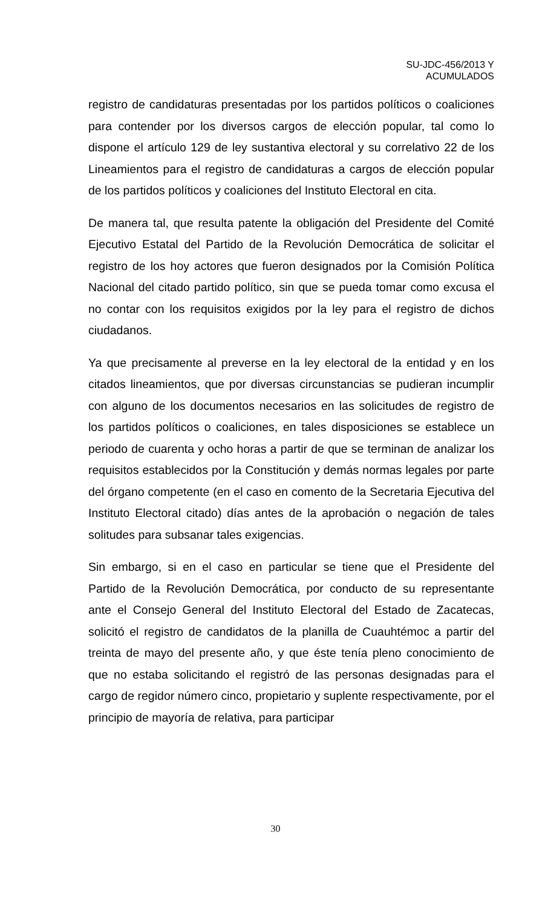SU-JDC-456/2013 Y
ACUMULADOS
registro de candidaturas presentadas por los partidos políticos o coaliciones para contender por los diversos cargos de elección popular, tal como lo dispone el artículo 129 de ley sustantiva electoral y su correlativo 22 de los Lineamientos para el registro de candidaturas a cargos de elección popular de los partidos políticos y coaliciones del Instituto Electoral en cita.
De manera tal, que resulta patente la obligación del Presidente del Comité Ejecutivo Estatal del Partido de la Revolución Democrática de solicitar el registro de los hoy actores que fueron designados por la Comisión Política Nacional del citado partido político, sin que se pueda tomar como excusa el no contar con los requisitos exigidos por la ley para el registro de dichos ciudadanos.
Ya que precisamente al preverse en la ley electoral de la entidad y en los citados lineamientos, que por diversas circunstancias se pudieran incumplir con alguno de los documentos necesarios en las solicitudes de registro de los partidos políticos o coaliciones, en tales disposiciones se establece un periodo de cuarenta y ocho horas a partir de que se terminan de analizar los requisitos establecidos por la Constitución y demás normas legales por parte del órgano competente (en el caso en comento de la Secretaria Ejecutiva del Instituto Electoral citado) días antes de la aprobación o negación de tales solitudes para subsanar tales exigencias.
Sin embargo, si en el caso en particular se tiene que el Presidente del Partido de la Revolución Democrática, por conducto de su representante ante el Consejo General del Instituto Electoral del Estado de Zacatecas, solicitó el registro de candidatos de la planilla de Cuauhtémoc a partir del treinta de mayo del presente año, y que éste tenía pleno conocimiento de que no estaba solicitando el registró de las personas designadas para el cargo de regidor número cinco, propietario y suplente respectivamente, por el principio de mayoría de relativa, para participar
30